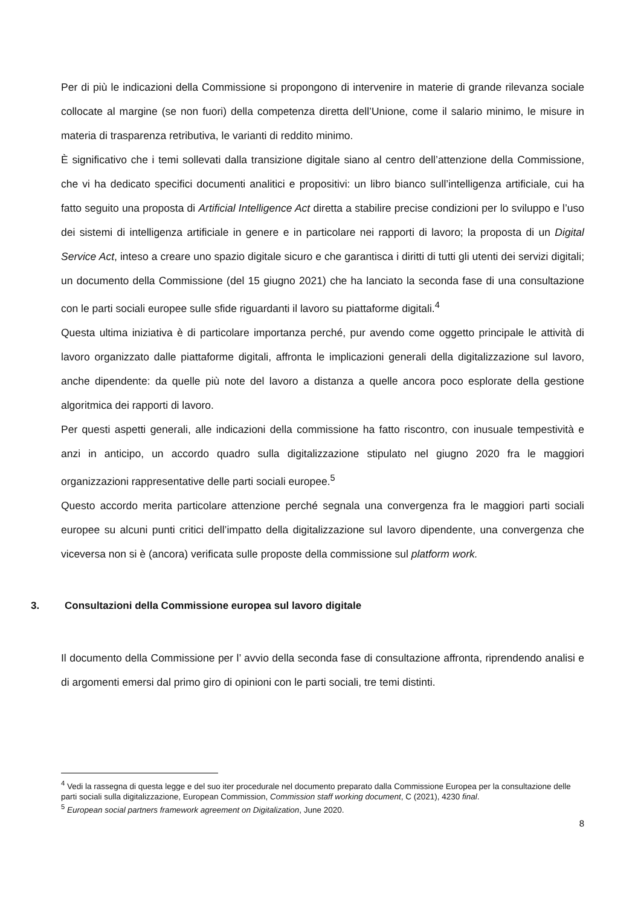Per di più le indicazioni della Commissione si propongono di intervenire in materie di grande rilevanza sociale collocate al margine (se non fuori) della competenza diretta dell’Unione, come il salario minimo, le misure in materia di trasparenza retributiva, le varianti di reddito minimo.
È significativo che i temi sollevati dalla transizione digitale siano al centro dell’attenzione della Commissione, che vi ha dedicato specifici documenti analitici e propositivi: un libro bianco sull’intelligenza artificiale, cui ha fatto seguito una proposta di Artificial Intelligence Act diretta a stabilire precise condizioni per lo sviluppo e l’uso dei sistemi di intelligenza artificiale in genere e in particolare nei rapporti di lavoro; la proposta di un Digital Service Act, inteso a creare uno spazio digitale sicuro e che garantisca i diritti di tutti gli utenti dei servizi digitali; un documento della Commissione (del 15 giugno 2021) che ha lanciato la seconda fase di una consultazione con le parti sociali europee sulle sfide riguardanti il lavoro su piattaforme digitali.<sup>4</sup>
Questa ultima iniziativa è di particolare importanza perché, pur avendo come oggetto principale le attività di lavoro organizzato dalle piattaforme digitali, affronta le implicazioni generali della digitalizzazione sul lavoro, anche dipendente: da quelle più note del lavoro a distanza a quelle ancora poco esplorate della gestione algoritmica dei rapporti di lavoro.
Per questi aspetti generali, alle indicazioni della commissione ha fatto riscontro, con inusuale tempestività e anzi in anticipo, un accordo quadro sulla digitalizzazione stipulato nel giugno 2020 fra le maggiori organizzazioni rappresentative delle parti sociali europee.<sup>5</sup>
Questo accordo merita particolare attenzione perché segnala una convergenza fra le maggiori parti sociali europee su alcuni punti critici dell’impatto della digitalizzazione sul lavoro dipendente, una convergenza che viceversa non si è (ancora) verificata sulle proposte della commissione sul platform work.
3. Consultazioni della Commissione europea sul lavoro digitale
Il documento della Commissione per l’ avvio della seconda fase di consultazione affronta, riprendendo analisi e di argomenti emersi dal primo giro di opinioni con le parti sociali, tre temi distinti.
<sup>4</sup> Vedi la rassegna di questa legge e del suo iter procedurale nel documento preparato dalla Commissione Europea per la consultazione delle parti sociali sulla digitalizzazione, European Commission, Commission staff working document, C (2021), 4230 final.
<sup>5</sup> European social partners framework agreement on Digitalization, June 2020.
8